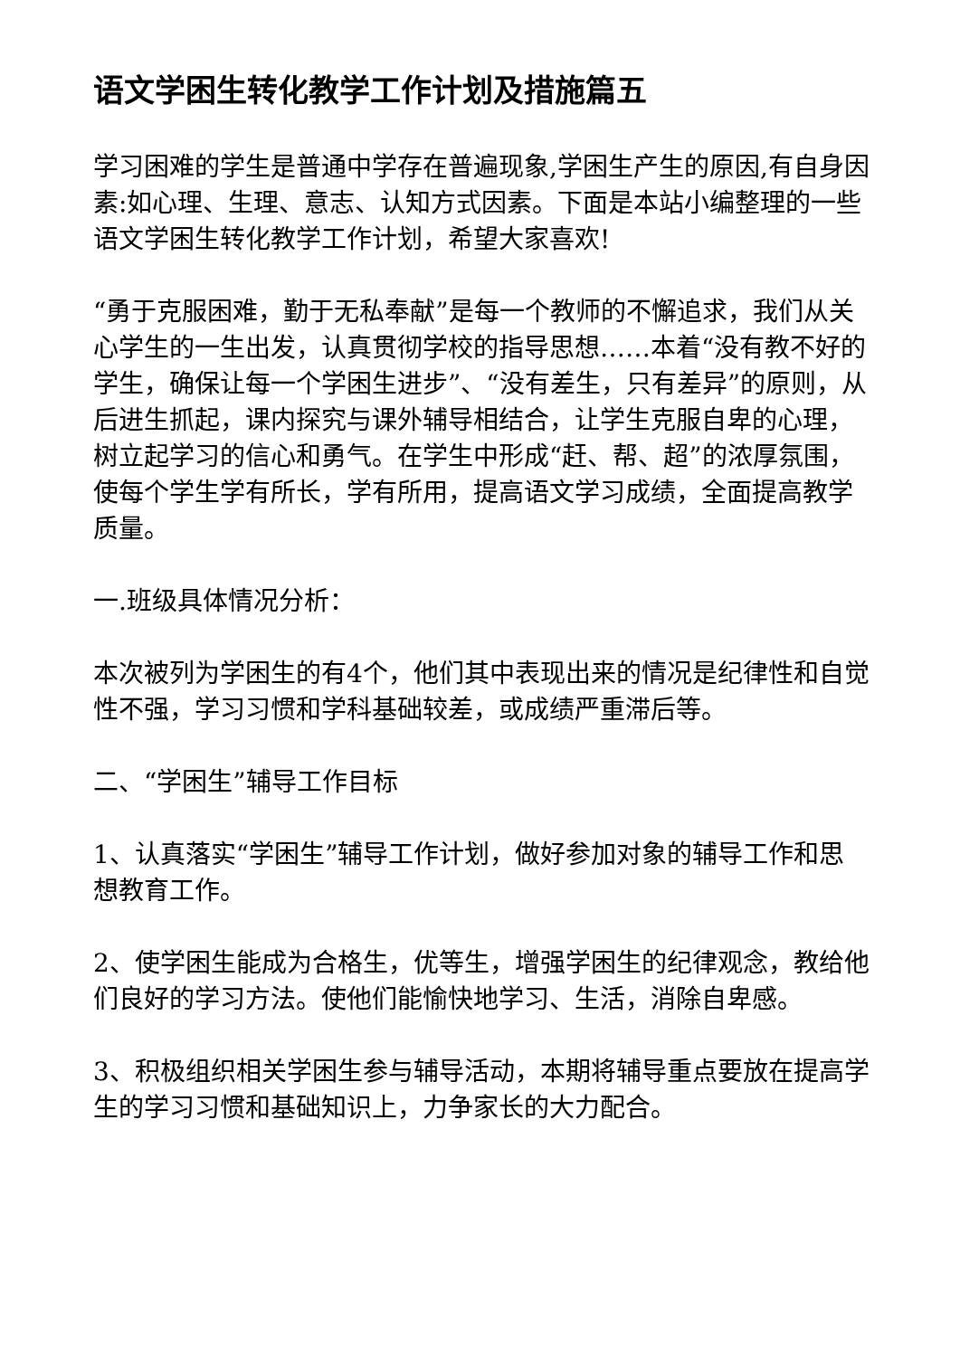语文学困生转化教学工作计划及措施篇五
学习困难的学生是普通中学存在普遍现象,学困生产生的原因,有自身因素:如心理、生理、意志、认知方式因素。下面是本站小编整理的一些语文学困生转化教学工作计划，希望大家喜欢!
“勇于克服困难，勤于无私奉献”是每一个教师的不懈追求，我们从关心学生的一生出发，认真贯彻学校的指导思想……本着“没有教不好的学生，确保让每一个学困生进步”、“没有差生，只有差异”的原则，从后进生抓起，课内探究与课外辅导相结合，让学生克服自卑的心理，树立起学习的信心和勇气。在学生中形成“赶、帮、超”的浓厚氛围，使每个学生学有所长，学有所用，提高语文学习成绩，全面提高教学质量。
一.班级具体情况分析：
本次被列为学困生的有4个，他们其中表现出来的情况是纪律性和自觉性不强，学习习惯和学科基础较差，或成绩严重滞后等。
二、“学困生”辅导工作目标
1、认真落实“学困生”辅导工作计划，做好参加对象的辅导工作和思想教育工作。
2、使学困生能成为合格生，优等生，增强学困生的纪律观念，教给他们良好的学习方法。使他们能愉快地学习、生活，消除自卑感。
3、积极组织相关学困生参与辅导活动，本期将辅导重点要放在提高学生的学习习惯和基础知识上，力争家长的大力配合。